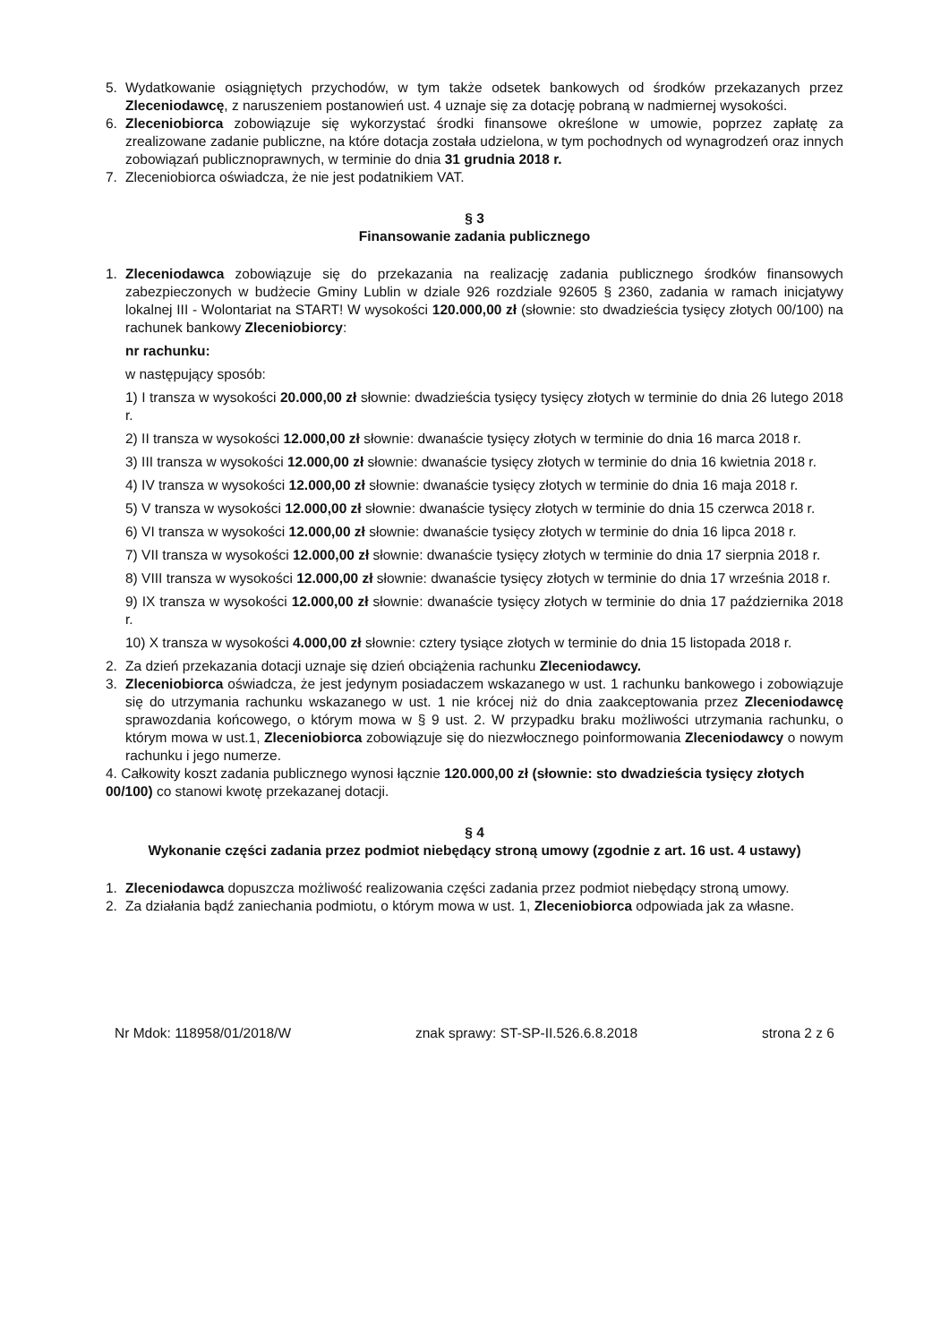5. Wydatkowanie osiągniętych przychodów, w tym także odsetek bankowych od środków przekazanych przez Zleceniodawcę, z naruszeniem postanowień ust. 4 uznaje się za dotację pobraną w nadmiernej wysokości.
6. Zleceniobiorca zobowiązuje się wykorzystać środki finansowe określone w umowie, poprzez zapłatę za zrealizowane zadanie publiczne, na które dotacja została udzielona, w tym pochodnych od wynagrodzeń oraz innych zobowiązań publicznoprawnych, w terminie do dnia 31 grudnia 2018 r.
7. Zleceniobiorca oświadcza, że nie jest podatnikiem VAT.
§ 3
Finansowanie zadania publicznego
1. Zleceniodawca zobowiązuje się do przekazania na realizację zadania publicznego środków finansowych zabezpieczonych w budżecie Gminy Lublin w dziale 926 rozdziale 92605 § 2360, zadania w ramach inicjatywy lokalnej III - Wolontariat na START! W wysokości 120.000,00 zł (słownie: sto dwadzieścia tysięcy złotych 00/100) na rachunek bankowy Zleceniobiorcy:
nr rachunku:
w następujący sposób:
1) I transza w wysokości 20.000,00 zł słownie: dwadzieścia tysięcy tysięcy złotych w terminie do dnia 26 lutego 2018 r.
2) II transza w wysokości 12.000,00 zł słownie: dwanaście tysięcy złotych w terminie do dnia 16 marca 2018 r.
3) III transza w wysokości 12.000,00 zł słownie: dwanaście tysięcy złotych w terminie do dnia 16 kwietnia 2018 r.
4) IV transza w wysokości 12.000,00 zł słownie: dwanaście tysięcy złotych w terminie do dnia 16 maja 2018 r.
5) V transza w wysokości 12.000,00 zł słownie: dwanaście tysięcy złotych w terminie do dnia 15 czerwca 2018 r.
6) VI transza w wysokości 12.000,00 zł słownie: dwanaście tysięcy złotych w terminie do dnia 16 lipca 2018 r.
7) VII transza w wysokości 12.000,00 zł słownie: dwanaście tysięcy złotych w terminie do dnia 17 sierpnia 2018 r.
8) VIII transza w wysokości 12.000,00 zł słownie: dwanaście tysięcy złotych w terminie do dnia 17 września 2018 r.
9) IX transza w wysokości 12.000,00 zł słownie: dwanaście tysięcy złotych w terminie do dnia 17 października 2018 r.
10) X transza w wysokości 4.000,00 zł słownie: cztery tysiące złotych w terminie do dnia 15 listopada 2018 r.
2. Za dzień przekazania dotacji uznaje się dzień obciążenia rachunku Zleceniodawcy.
3. Zleceniobiorca oświadcza, że jest jedynym posiadaczem wskazanego w ust. 1 rachunku bankowego i zobowiązuje się do utrzymania rachunku wskazanego w ust. 1 nie krócej niż do dnia zaakceptowania przez Zleceniodawcę sprawozdania końcowego, o którym mowa w § 9 ust. 2. W przypadku braku możliwości utrzymania rachunku, o którym mowa w ust.1, Zleceniobiorca zobowiązuje się do niezwłocznego poinformowania Zleceniodawcy o nowym rachunku i jego numerze.
4. Całkowity koszt zadania publicznego wynosi łącznie 120.000,00 zł (słownie: sto dwadzieścia tysięcy złotych 00/100) co stanowi kwotę przekazanej dotacji.
§ 4
Wykonanie części zadania przez podmiot niebędący stroną umowy (zgodnie z art. 16 ust. 4 ustawy)
1. Zleceniodawca dopuszcza możliwość realizowania części zadania przez podmiot niebędący stroną umowy.
2. Za działania bądź zaniechania podmiotu, o którym mowa w ust. 1, Zleceniobiorca odpowiada jak za własne.
Nr Mdok: 118958/01/2018/W znak sprawy: ST-SP-II.526.6.8.2018 strona 2 z 6